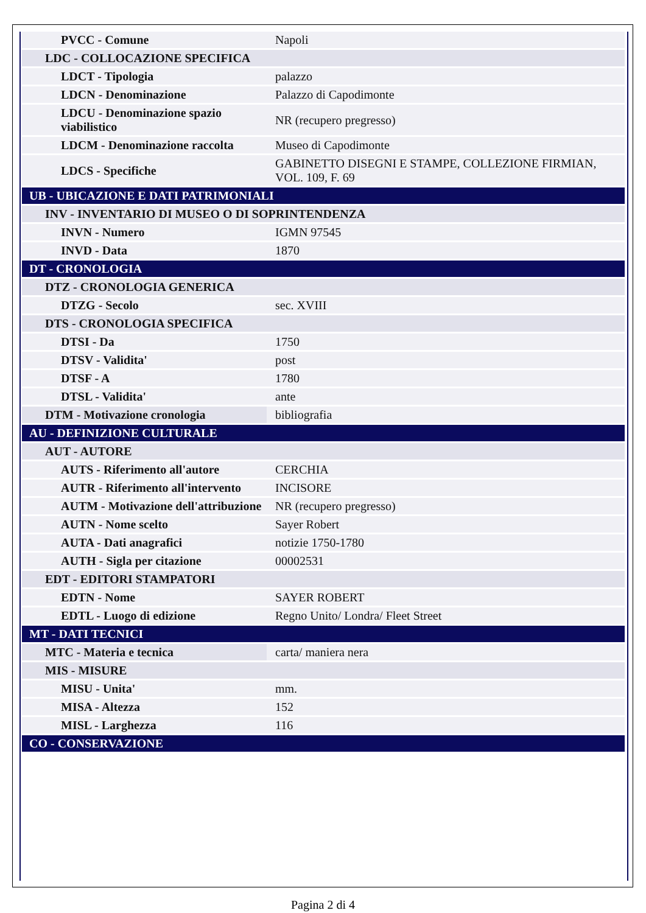| PVCC - Comune | Napoli |
| LDC - COLLOCAZIONE SPECIFICA | |
| LDCT - Tipologia | palazzo |
| LDCN - Denominazione | Palazzo di Capodimonte |
| LDCU - Denominazione spazio viabilistico | NR (recupero pregresso) |
| LDCM - Denominazione raccolta | Museo di Capodimonte |
| LDCS - Specifiche | GABINETTO DISEGNI E STAMPE, COLLEZIONE FIRMIAN, VOL. 109, F. 69 |
| UB - UBICAZIONE E DATI PATRIMONIALI | |
| INV - INVENTARIO DI MUSEO O DI SOPRINTENDENZA | |
| INVN - Numero | IGMN 97545 |
| INVD - Data | 1870 |
| DT - CRONOLOGIA | |
| DTZ - CRONOLOGIA GENERICA | |
| DTZG - Secolo | sec. XVIII |
| DTS - CRONOLOGIA SPECIFICA | |
| DTSI - Da | 1750 |
| DTSV - Validita' | post |
| DTSF - A | 1780 |
| DTSL - Validita' | ante |
| DTM - Motivazione cronologia | bibliografia |
| AU - DEFINIZIONE CULTURALE | |
| AUT - AUTORE | |
| AUTS - Riferimento all'autore | CERCHIA |
| AUTR - Riferimento all'intervento | INCISORE |
| AUTM - Motivazione dell'attribuzione | NR (recupero pregresso) |
| AUTN - Nome scelto | Sayer Robert |
| AUTA - Dati anagrafici | notizie 1750-1780 |
| AUTH - Sigla per citazione | 00002531 |
| EDT - EDITORI STAMPATORI | |
| EDTN - Nome | SAYER ROBERT |
| EDTL - Luogo di edizione | Regno Unito/ Londra/ Fleet Street |
| MT - DATI TECNICI | |
| MTC - Materia e tecnica | carta/ maniera nera |
| MIS - MISURE | |
| MISU - Unita' | mm. |
| MISA - Altezza | 152 |
| MISL - Larghezza | 116 |
| CO - CONSERVAZIONE | |
Pagina 2 di 4